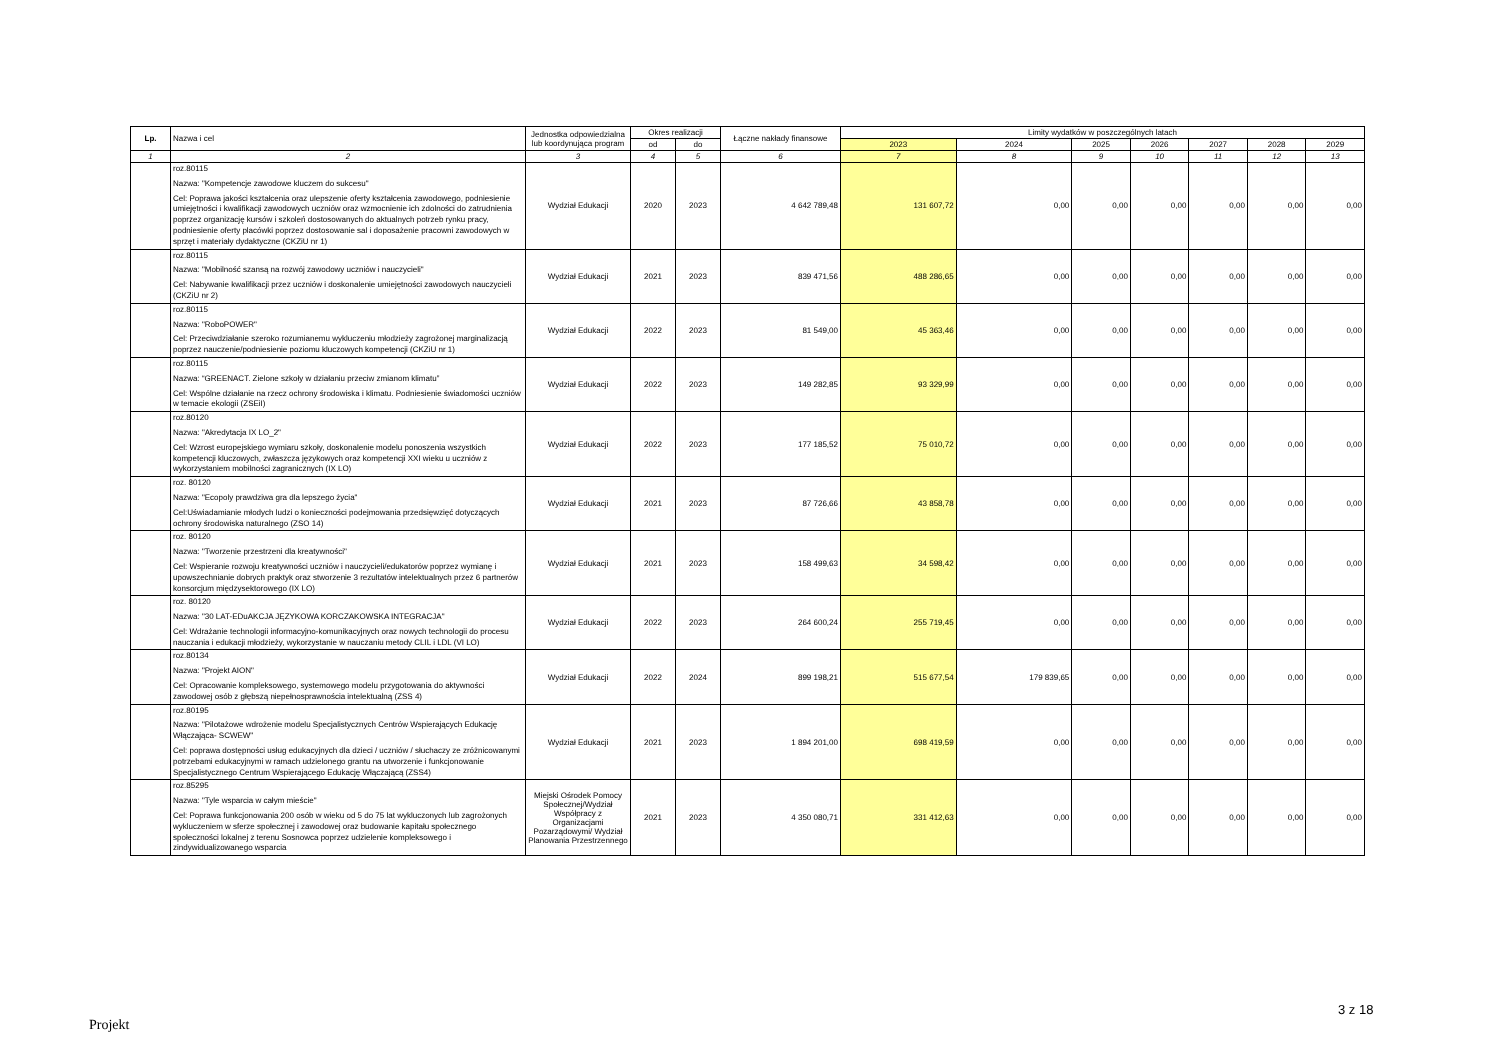| Lp. | Nazwa i cel | Jednostka odpowiedzialna lub koordynująca program | Okres realizacji | | Łączne nakłady finansowe | Limity wydatków w poszczególnych latach | | | | | | |
| --- | --- | --- | --- | --- | --- | --- | --- | --- | --- | --- | --- | --- |
| | | | od | do | | 2023 | 2024 | 2025 | 2026 | 2027 | 2028 | 2029 |
| 1 | 2 | 3 | 4 | 5 | 6 | 7 | 8 | 9 | 10 | 11 | 12 | 13 |
| | roz.80115 Nazwa: "Kompetencje zawodowe kluczem do sukcesu" Cel: Poprawa jakości kształcenia oraz ulepszenie oferty kształcenia zawodowego, podniesienie umiejętności i kwalifikacji zawodowych uczniów oraz wzmocnienie ich zdolności do zatrudnienia poprzez organizację kursów i szkoleń dostosowanych do aktualnych potrzeb rynku pracy, podniesienie oferty placówki poprzez dostosowanie sal i doposażenie pracowni zawodowych w sprzęt i materiały dydaktyczne (CKZiU nr 1) | Wydział Edukacji | 2020 | 2023 | 4 642 789,48 | 131 607,72 | 0,00 | 0,00 | 0,00 | 0,00 | 0,00 | 0,00 |
| | roz.80115 Nazwa: "Mobilność szansą na rozwój zawodowy uczniów i nauczycieli" Cel: Nabywanie kwalifikacji przez uczniów i doskonalenie umiejętności zawodowych nauczycieli (CKZiU nr 2) | Wydział Edukacji | 2021 | 2023 | 839 471,56 | 488 286,65 | 0,00 | 0,00 | 0,00 | 0,00 | 0,00 | 0,00 |
| | roz.80115 Nazwa: "RoboPOWER" Cel: Przeciwdziałanie szeroko rozumianemu wykluczeniu młodzieży zagrożonej marginalizacją poprzez nauczenie/podniesienie poziomu kluczowych kompetencji (CKZiU nr 1) | Wydział Edukacji | 2022 | 2023 | 81 549,00 | 45 363,46 | 0,00 | 0,00 | 0,00 | 0,00 | 0,00 | 0,00 |
| | roz.80115 Nazwa: “GREENACT. Zielone szkoły w działaniu przeciw zmianom klimatu” Cel: Wspólne działanie na rzecz ochrony środowiska i klimatu. Podniesienie świadomości uczniów w temacie ekologii (ZSEiI) | Wydział Edukacji | 2022 | 2023 | 149 282,85 | 93 329,99 | 0,00 | 0,00 | 0,00 | 0,00 | 0,00 | 0,00 |
| | roz.80120 Nazwa: "Akredytacja IX LO_2" Cel: Wzrost europejskiego wymiaru szkoły, doskonalenie modelu ponoszenia wszystkich kompetencji kluczowych, zwłaszcza językowych oraz kompetencji XXI wieku u uczniów z wykorzystaniem mobilności zagranicznych (IX LO) | Wydział Edukacji | 2022 | 2023 | 177 185,52 | 75 010,72 | 0,00 | 0,00 | 0,00 | 0,00 | 0,00 | 0,00 |
| | roz. 80120 Nazwa: "Ecopoly prawdziwa gra dla lepszego życia" Cel:Uświadamianie młodych ludzi o konieczności podejmowania przedsięwzięć dotyczących ochrony środowiska naturalnego (ZSO 14) | Wydział Edukacji | 2021 | 2023 | 87 726,66 | 43 858,78 | 0,00 | 0,00 | 0,00 | 0,00 | 0,00 | 0,00 |
| | roz. 80120 Nazwa: "Tworzenie przestrzeni dla kreatywności" Cel: Wspieranie rozwoju kreatywności uczniów i nauczycieli/edukatorów poprzez wymianę i upowszechnianie dobrych praktyk oraz stworzenie 3 rezultatów intelektualnych przez 6 partnerów konsorcjum międzysektorowego (IX LO) | Wydział Edukacji | 2021 | 2023 | 158 499,63 | 34 598,42 | 0,00 | 0,00 | 0,00 | 0,00 | 0,00 | 0,00 |
| | roz. 80120 Nazwa: "30 LAT-EDuAKCJA JĘZYKOWA KORCZAKOWSKA INTEGRACJA" Cel: Wdrażanie technologii informacyjno-komunikacyjnych oraz nowych technologii do procesu nauczania i edukacji młodzieży, wykorzystanie w nauczaniu metody CLIL i LDL (VI LO) | Wydział Edukacji | 2022 | 2023 | 264 600,24 | 255 719,45 | 0,00 | 0,00 | 0,00 | 0,00 | 0,00 | 0,00 |
| | roz.80134 Nazwa: "Projekt AION" Cel: Opracowanie kompleksowego, systemowego modelu przygotowania do aktywności zawodowej osób z głębszą niepełnosprawnościa intelektualną (ZSS 4) | Wydział Edukacji | 2022 | 2024 | 899 198,21 | 515 677,54 | 179 839,65 | 0,00 | 0,00 | 0,00 | 0,00 | 0,00 |
| | roz.80195 Nazwa: "Pilotażowe wdrożenie modelu Specjalistycznych Centrów Wspierających Edukację Włączająca- SCWEW" Cel: poprawa dostępności usług edukacyjnych dla dzieci / uczniów / słuchaczy ze zróżnicowanymi potrzebami edukacyjnymi w ramach udzielonego grantu na utworzenie i funkcjonowanie Specjalistycznego Centrum Wspierającego Edukację Włączającą (ZSS4) | Wydział Edukacji | 2021 | 2023 | 1 894 201,00 | 698 419,59 | 0,00 | 0,00 | 0,00 | 0,00 | 0,00 | 0,00 |
| | roz.85295 Nazwa: "Tyle wsparcia w całym mieście" Cel: Poprawa funkcjonowania 200 osób w wieku od 5 do 75 lat wykluczonych lub zagrożonych wykluczeniem w sferze społecznej i zawodowej oraz budowanie kapitału społecznego społeczności lokalnej z terenu Sosnowca poprzez udzielenie kompleksowego i zindywidualizowanego wsparcia | Miejski Ośrodek Pomocy Społecznej/Wydział Współpracy z Organizacjami Pozarządowymi/ Wydział Planowania Przestrzennego | 2021 | 2023 | 4 350 080,71 | 331 412,63 | 0,00 | 0,00 | 0,00 | 0,00 | 0,00 | 0,00 |
3 z 18
Projekt